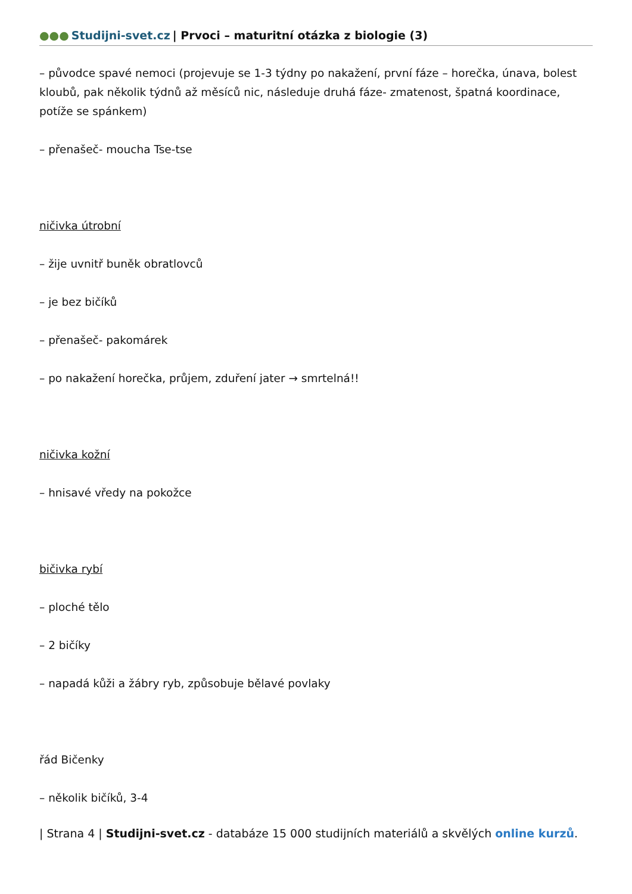●●● Studijni-svet.cz | Prvoci – maturitní otázka z biologie (3)
– původce spavé nemoci (projevuje se 1-3 týdny po nakažení, první fáze – horečka, únava, bolest kloubů, pak několik týdnů až měsíců nic, následuje druhá fáze- zmatenost, špatná koordinace, potíže se spánkem)
– přenašeč- moucha Tse-tse
ničivka útrobní
– žije uvnitř buněk obratlovců
– je bez bičíků
– přenašeč- pakomárek
– po nakažení horečka, průjem, zduření jater → smrtelná!!
ničivka kožní
– hnisavé vředy na pokožce
bičivka rybí
– ploché tělo
– 2 bičíky
– napadá kůži a žábry ryb, způsobuje bělavé povlaky
řád Bičenky
– několik bičíků, 3-4
| Strana 4 | Studijni-svet.cz - databáze 15 000 studijních materiálů a skvělých online kurzů.